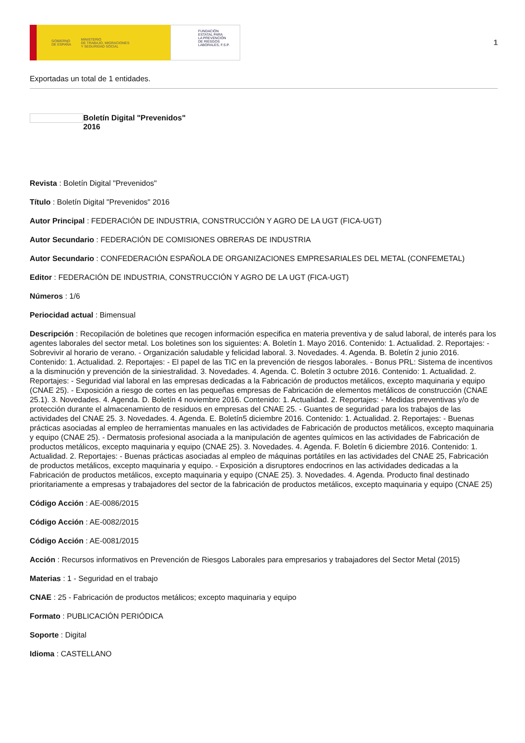GOBIERNO
DE ESPAÑA MINISTERIO
DE TRABAJO, MIGRACIONES
Y SEGURIDAD SOCIAL
FUNDACIÓN
ESTATAL PARA
LA PREVENCIÓN
DE RIESGOS
LABORALES, F.S.P.
1
Exportadas un total de 1 entidades.
Boletín Digital "Prevenidos"
2016
Revista : Boletín Digital "Prevenidos"
Título : Boletín Digital "Prevenidos" 2016
Autor Principal : FEDERACIÓN DE INDUSTRIA, CONSTRUCCIÓN Y AGRO DE LA UGT (FICA-UGT)
Autor Secundario : FEDERACIÓN DE COMISIONES OBRERAS DE INDUSTRIA
Autor Secundario : CONFEDERACIÓN ESPAÑOLA DE ORGANIZACIONES EMPRESARIALES DEL METAL (CONFEMETAL)
Editor : FEDERACIÓN DE INDUSTRIA, CONSTRUCCIÓN Y AGRO DE LA UGT (FICA-UGT)
Números : 1/6
Periocidad actual : Bimensual
Descripción : Recopilación de boletines que recogen información especifica en materia preventiva y de salud laboral, de interés para los agentes laborales del sector metal. Los boletines son los siguientes: A. Boletín 1. Mayo 2016. Contenido: 1. Actualidad. 2. Reportajes: - Sobrevivir al horario de verano. - Organización saludable y felicidad laboral. 3. Novedades. 4. Agenda. B. Boletín 2 junio 2016. Contenido: 1. Actualidad. 2. Reportajes: - El papel de las TIC en la prevención de riesgos laborales. - Bonus PRL: Sistema de incentivos a la disminución y prevención de la siniestralidad. 3. Novedades. 4. Agenda. C. Boletín 3 octubre 2016. Contenido: 1. Actualidad. 2. Reportajes: - Seguridad vial laboral en las empresas dedicadas a la Fabricación de productos metálicos, excepto maquinaria y equipo (CNAE 25). - Exposición a riesgo de cortes en las pequeñas empresas de Fabricación de elementos metálicos de construcción (CNAE 25.1). 3. Novedades. 4. Agenda. D. Boletín 4 noviembre 2016. Contenido: 1. Actualidad. 2. Reportajes: - Medidas preventivas y/o de protección durante el almacenamiento de residuos en empresas del CNAE 25. - Guantes de seguridad para los trabajos de las actividades del CNAE 25. 3. Novedades. 4. Agenda. E. Boletín5 diciembre 2016. Contenido: 1. Actualidad. 2. Reportajes: - Buenas prácticas asociadas al empleo de herramientas manuales en las actividades de Fabricación de productos metálicos, excepto maquinaria y equipo (CNAE 25). - Dermatosis profesional asociada a la manipulación de agentes químicos en las actividades de Fabricación de productos metálicos, excepto maquinaria y equipo (CNAE 25). 3. Novedades. 4. Agenda. F. Boletín 6 diciembre 2016. Contenido: 1. Actualidad. 2. Reportajes: - Buenas prácticas asociadas al empleo de máquinas portátiles en las actividades del CNAE 25, Fabricación de productos metálicos, excepto maquinaria y equipo. - Exposición a disruptores endocrinos en las actividades dedicadas a la Fabricación de productos metálicos, excepto maquinaria y equipo (CNAE 25). 3. Novedades. 4. Agenda. Producto final destinado prioritariamente a empresas y trabajadores del sector de la fabricación de productos metálicos, excepto maquinaria y equipo (CNAE 25)
Código Acción : AE-0086/2015
Código Acción : AE-0082/2015
Código Acción : AE-0081/2015
Acción : Recursos informativos en Prevención de Riesgos Laborales para empresarios y trabajadores del Sector Metal (2015)
Materias : 1 - Seguridad en el trabajo
CNAE : 25 - Fabricación de productos metálicos; excepto maquinaria y equipo
Formato : PUBLICACIÓN PERIÓDICA
Soporte : Digital
Idioma : CASTELLANO